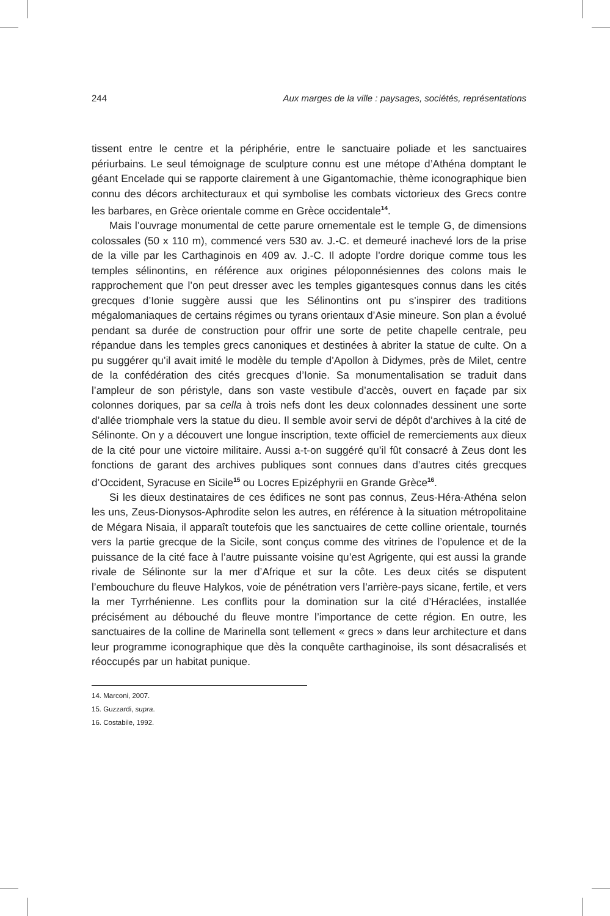244 Aux marges de la ville : paysages, sociétés, représentations
tissent entre le centre et la périphérie, entre le sanctuaire poliade et les sanctuaires périurbains. Le seul témoignage de sculpture connu est une métope d’Athéna domptant le géant Encelade qui se rapporte clairement à une Gigantomachie, thème iconographique bien connu des décors architecturaux et qui symbolise les combats victorieux des Grecs contre les barbares, en Grèce orientale comme en Grèce occidentale<sup>14</sup>.
Mais l’ouvrage monumental de cette parure ornementale est le temple G, de dimensions colossales (50 x 110 m), commencé vers 530 av. J.-C. et demeuré inachevé lors de la prise de la ville par les Carthaginois en 409 av. J.-C. Il adopte l’ordre dorique comme tous les temples sélinontins, en référence aux origines péloponnésiennes des colons mais le rapprochement que l’on peut dresser avec les temples gigantesques connus dans les cités grecques d’Ionie suggère aussi que les Sélinontins ont pu s’inspirer des traditions mégalomaniaques de certains régimes ou tyrans orientaux d’Asie mineure. Son plan a évolué pendant sa durée de construction pour offrir une sorte de petite chapelle centrale, peu répandue dans les temples grecs canoniques et destinées à abriter la statue de culte. On a pu suggérer qu’il avait imité le modèle du temple d’Apollon à Didymes, près de Milet, centre de la confédération des cités grecques d’Ionie. Sa monumentalisation se traduit dans l’ampleur de son péristyle, dans son vaste vestibule d’accès, ouvert en façade par six colonnes doriques, par sa cella à trois nefs dont les deux colonnades dessinent une sorte d’allée triomphale vers la statue du dieu. Il semble avoir servi de dépôt d’archives à la cité de Sélinonte. On y a découvert une longue inscription, texte officiel de remerciements aux dieux de la cité pour une victoire militaire. Aussi a-t-on suggéré qu’il fût consacré à Zeus dont les fonctions de garant des archives publiques sont connues dans d’autres cités grecques d’Occident, Syracuse en Sicile<sup>15</sup> ou Locres Epizéphyrii en Grande Grèce<sup>16</sup>.
Si les dieux destinataires de ces édifices ne sont pas connus, Zeus-Héra-Athéna selon les uns, Zeus-Dionysos-Aphrodite selon les autres, en référence à la situation métropolitaine de Mégara Nisaia, il apparaît toutefois que les sanctuaires de cette colline orientale, tournés vers la partie grecque de la Sicile, sont conçus comme des vitrines de l’opulence et de la puissance de la cité face à l’autre puissante voisine qu’est Agrigente, qui est aussi la grande rivale de Sélinonte sur la mer d’Afrique et sur la côte. Les deux cités se disputent l’embouchure du fleuve Halykos, voie de pénétration vers l’arrière-pays sicane, fertile, et vers la mer Tyrrhénienne. Les conflits pour la domination sur la cité d’Héraclées, installée précisément au débouché du fleuve montre l’importance de cette région. En outre, les sanctuaires de la colline de Marinella sont tellement « grecs » dans leur architecture et dans leur programme iconographique que dès la conquête carthaginoise, ils sont désacralisés et réoccupés par un habitat punique.
14. Marconi, 2007.
15. Guzzardi, supra.
16. Costabile, 1992.